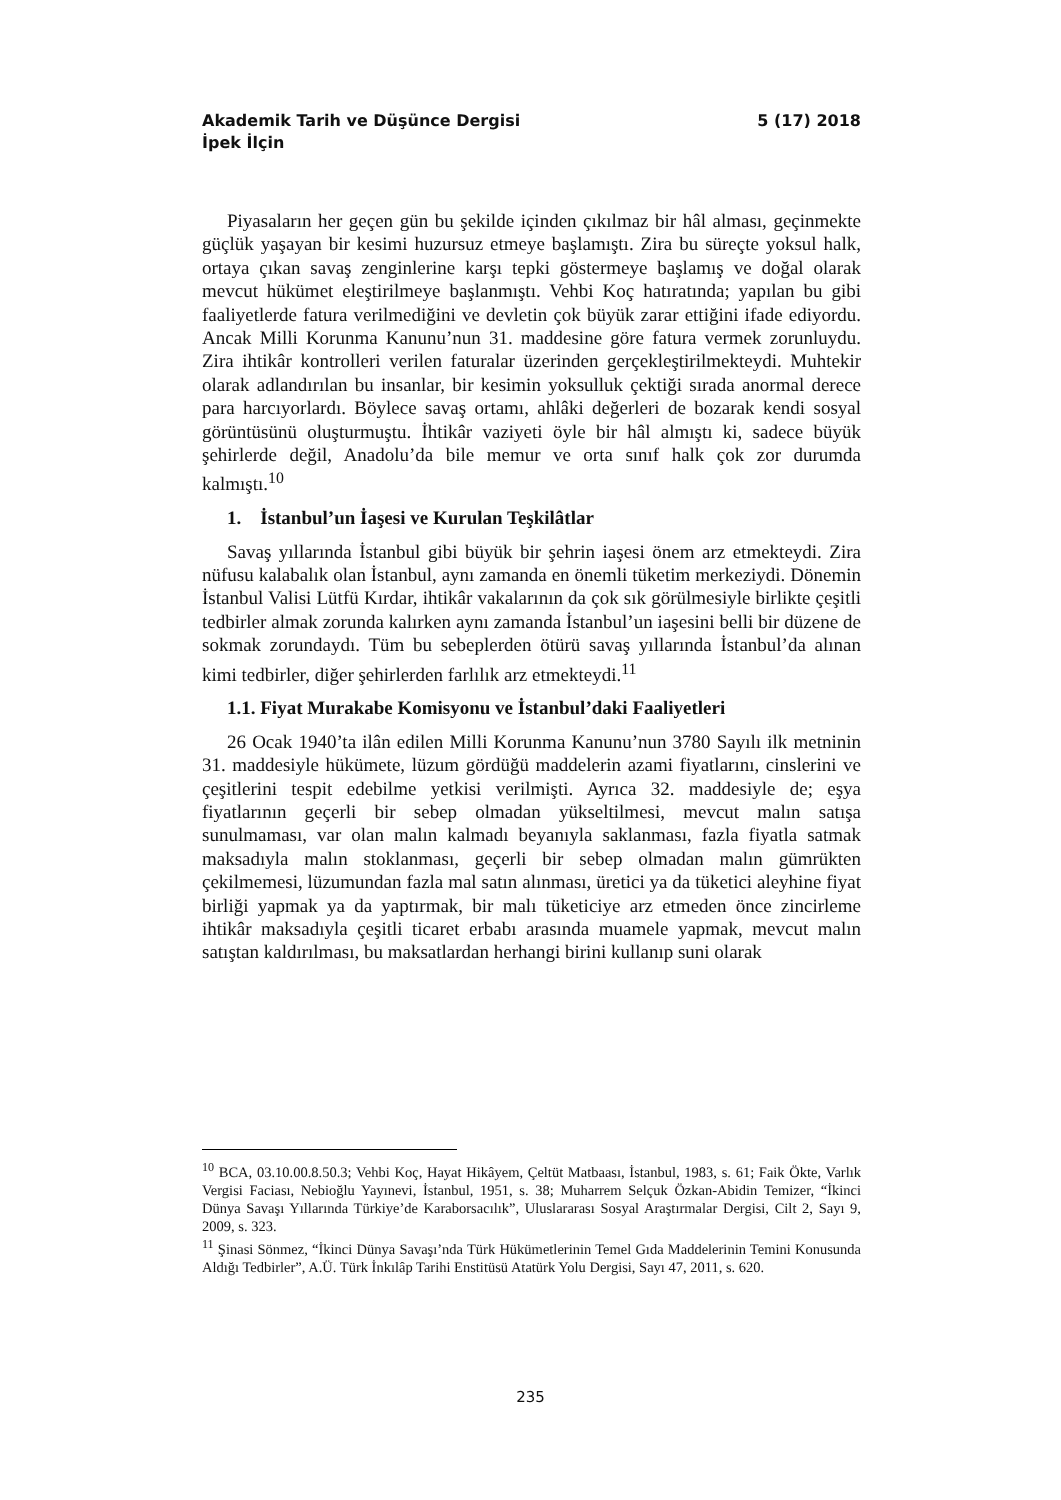Akademik Tarih ve Düşünce Dergisi 5 (17) 2018
İpek İlçin
Piyasaların her geçen gün bu şekilde içinden çıkılmaz bir hâl alması, geçinmekte güçlük yaşayan bir kesimi huzursuz etmeye başlamıştı. Zira bu süreçte yoksul halk, ortaya çıkan savaş zenginlerine karşı tepki göstermeye başlamış ve doğal olarak mevcut hükümet eleştirilmeye başlanmıştı. Vehbi Koç hatıratında; yapılan bu gibi faaliyetlerde fatura verilmediğini ve devletin çok büyük zarar ettiğini ifade ediyordu. Ancak Milli Korunma Kanunu’nun 31. maddesine göre fatura vermek zorunluydu. Zira ihtikâr kontrolleri verilen faturalar üzerinden gerçekleştirilmekteydi. Muhtekir olarak adlandırılan bu insanlar, bir kesimin yoksulluk çektiği sırada anormal derece para harcıyorlardı. Böylece savaş ortamı, ahlâki değerleri de bozarak kendi sosyal görüntüsünü oluşturmuştu. İhtikâr vaziyeti öyle bir hâl almıştı ki, sadece büyük şehirlerde değil, Anadolu’da bile memur ve orta sınıf halk çok zor durumda kalmıştı.<sup>10</sup>
1. İstanbul’un İaşesi ve Kurulan Teşkilâtlar
Savaş yıllarında İstanbul gibi büyük bir şehrin iaşesi önem arz etmekteydi. Zira nüfusu kalabalık olan İstanbul, aynı zamanda en önemli tüketim merkeziydi. Dönemin İstanbul Valisi Lütfü Kırdar, ihtikâr vakalarının da çok sık görülmesiyle birlikte çeşitli tedbirler almak zorunda kalırken aynı zamanda İstanbul’un iaşesini belli bir düzene de sokmak zorundaydı. Tüm bu sebeplerden ötürü savaş yıllarında İstanbul’da alınan kimi tedbirler, diğer şehirlerden farlılık arz etmekteydi.<sup>11</sup>
1.1. Fiyat Murakabe Komisyonu ve İstanbul’daki Faaliyetleri
26 Ocak 1940’ta ilân edilen Milli Korunma Kanunu’nun 3780 Sayılı ilk metninin 31. maddesiyle hükümete, lüzum gördüğü maddelerin azami fiyatlarını, cinslerini ve çeşitlerini tespit edebilme yetkisi verilmişti. Ayrıca 32. maddesiyle de; eşya fiyatlarının geçerli bir sebep olmadan yükseltilmesi, mevcut malın satışa sunulmaması, var olan malın kalmadı beyanıyla saklanması, fazla fiyatla satmak maksadıyla malın stoklanması, geçerli bir sebep olmadan malın gümrükten çekilmemesi, lüzumundan fazla mal satın alınması, üretici ya da tüketici aleyhine fiyat birliği yapmak ya da yaptırmak, bir malı tüketiciye arz etmeden önce zincirleme ihtikâr maksadıyla çeşitli ticaret erbabı arasında muamele yapmak, mevcut malın satıştan kaldırılması, bu maksatlardan herhangi birini kullanıp suni olarak
<sup>10</sup> BCA, 03.10.00.8.50.3; Vehbi Koç, Hayat Hikâyem, Çeltüt Matbaası, İstanbul, 1983, s. 61; Faik Ökte, Varlık Vergisi Faciası, Nebioğlu Yayınevi, İstanbul, 1951, s. 38; Muharrem Selçuk Özkan-Abidin Temizer, “İkinci Dünya Savaşı Yıllarında Türkiye’de Karaborsacılık”, Uluslararası Sosyal Araştırmalar Dergisi, Cilt 2, Sayı 9, 2009, s. 323.
<sup>11</sup> Şinasi Sönmez, “İkinci Dünya Savaşı’nda Türk Hükümetlerinin Temel Gıda Maddelerinin Temini Konusunda Aldığı Tedbirler”, A.Ü. Türk İnkılâp Tarihi Enstitüsü Atatürk Yolu Dergisi, Sayı 47, 2011, s. 620.
235